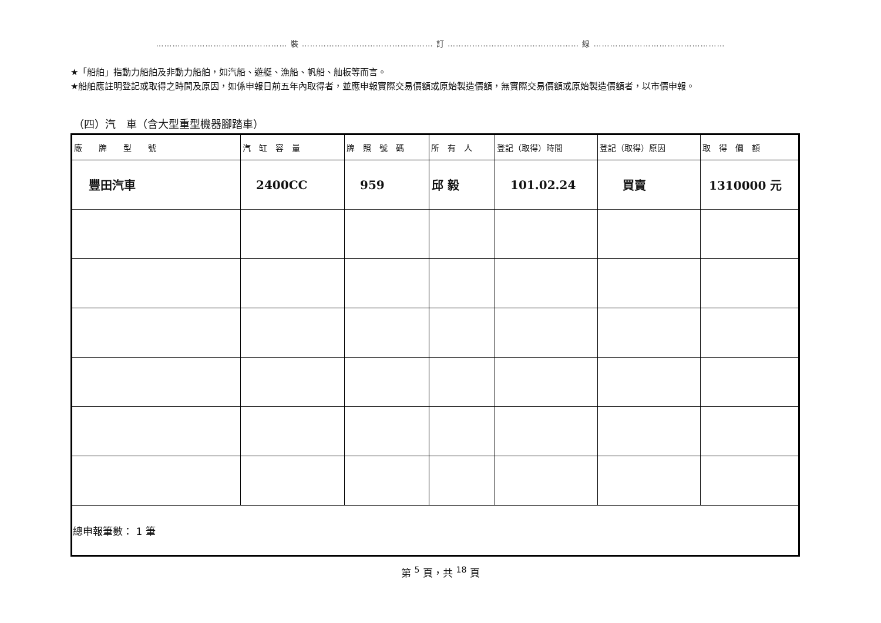………………………………………… 裝 ………………………………………… 訂 ………………………………………… 線 …………………………………………
★「船舶」指動力船舶及非動力船舶，如汽船、遊艇、漁船、帆船、舢板等而言。
★船舶應註明登記或取得之時間及原因，如係申報日前五年內取得者，並應申報實際交易價額或原始製造價額，無實際交易價額或原始製造價額者，以市價申報。
（四）汽　車（含大型重型機器腳踏車）
| 廠 牌 型 號 | 汽 缸 容 量 | 牌 照 號 碼 | 所 有 人 | 登記（取得）時間 | 登記（取得）原因 | 取 得 價 額 |
| --- | --- | --- | --- | --- | --- | --- |
| 豐田汽車 | 2400CC | 959 | 邱 毅 | 101.02.24 | 買賣 | 1310000 元 |
| 總申報筆數： 1 筆 | | | | | | |
第 <sup>5</sup> 頁，共 <sup>18</sup> 頁